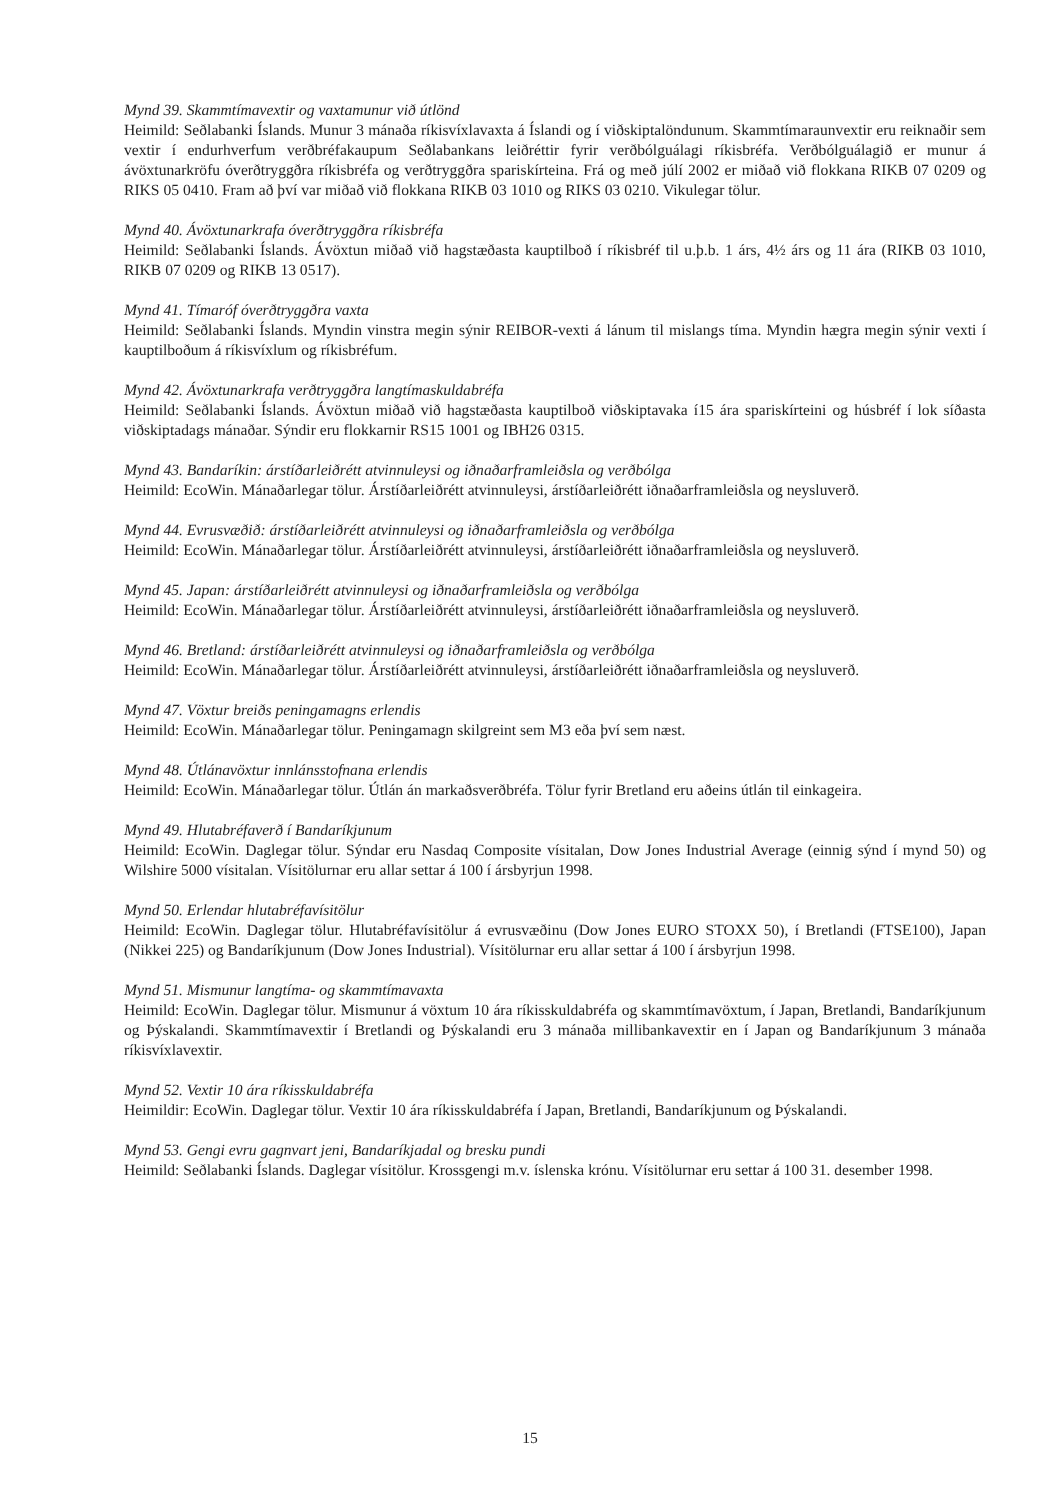Mynd 39. Skammtímavextir og vaxtamunur við útlönd
Heimild: Seðlabanki Íslands. Munur 3 mánaða ríkisvíxlavaxta á Íslandi og í viðskiptalöndunum. Skammtímaraunvextir eru reiknaðir sem vextir í endurhverfum verðbréfakaupum Seðlabankans leiðréttir fyrir verðbólguálagi ríkisbréfa. Verðbólguálagið er munur á ávöxtunarkröfu óverðtryggðra ríkisbréfa og verðtryggðra spariskírteina. Frá og með júlí 2002 er miðað við flokkana RIKB 07 0209 og RIKS 05 0410. Fram að því var miðað við flokkana RIKB 03 1010 og RIKS 03 0210. Vikulegar tölur.
Mynd 40. Ávöxtunarkrafa óverðtryggðra ríkisbréfa
Heimild: Seðlabanki Íslands. Ávöxtun miðað við hagstæðasta kauptilboð í ríkisbréf til u.þ.b. 1 árs, 4½ árs og 11 ára (RIKB 03 1010, RIKB 07 0209 og RIKB 13 0517).
Mynd 41. Tímaróf óverðtryggðra vaxta
Heimild: Seðlabanki Íslands. Myndin vinstra megin sýnir REIBOR-vexti á lánum til mislangs tíma. Myndin hægra megin sýnir vexti í kauptilboðum á ríkisvíxlum og ríkisbréfum.
Mynd 42. Ávöxtunarkrafa verðtryggðra langtímaskuldabréfa
Heimild: Seðlabanki Íslands. Ávöxtun miðað við hagstæðasta kauptilboð viðskiptavaka í15 ára spariskírteini og húsbréf í lok síðasta viðskiptadags mánaðar. Sýndir eru flokkarnir RS15 1001 og IBH26 0315.
Mynd 43. Bandaríkin: árstíðarleiðrétt atvinnuleysi og iðnaðarframleiðsla og verðbólga
Heimild: EcoWin. Mánaðarlegar tölur. Árstíðarleiðrétt atvinnuleysi, árstíðarleiðrétt iðnaðarframleiðsla og neysluverð.
Mynd 44. Evrusvæðið: árstíðarleiðrétt atvinnuleysi og iðnaðarframleiðsla og verðbólga
Heimild: EcoWin. Mánaðarlegar tölur. Árstíðarleiðrétt atvinnuleysi, árstíðarleiðrétt iðnaðarframleiðsla og neysluverð.
Mynd 45. Japan: árstíðarleiðrétt atvinnuleysi og iðnaðarframleiðsla og verðbólga
Heimild: EcoWin. Mánaðarlegar tölur. Árstíðarleiðrétt atvinnuleysi, árstíðarleiðrétt iðnaðarframleiðsla og neysluverð.
Mynd 46. Bretland: árstíðarleiðrétt atvinnuleysi og iðnaðarframleiðsla og verðbólga
Heimild: EcoWin. Mánaðarlegar tölur. Árstíðarleiðrétt atvinnuleysi, árstíðarleiðrétt iðnaðarframleiðsla og neysluverð.
Mynd 47. Vöxtur breiðs peningamagns erlendis
Heimild: EcoWin. Mánaðarlegar tölur. Peningamagn skilgreint sem M3 eða því sem næst.
Mynd 48. Útlánavöxtur innlánsstofnana erlendis
Heimild: EcoWin. Mánaðarlegar tölur. Útlán án markaðsverðbréfa. Tölur fyrir Bretland eru aðeins útlán til einkageira.
Mynd 49. Hlutabréfaverð í Bandaríkjunum
Heimild: EcoWin. Daglegar tölur. Sýndar eru Nasdaq Composite vísitalan, Dow Jones Industrial Average (einnig sýnd í mynd 50) og Wilshire 5000 vísitalan. Vísitölurnar eru allar settar á 100 í ársbyrjun 1998.
Mynd 50. Erlendar hlutabréfavísitölur
Heimild: EcoWin. Daglegar tölur. Hlutabréfavísitölur á evrusvæðinu (Dow Jones EURO STOXX 50), í Bretlandi (FTSE100), Japan (Nikkei 225) og Bandaríkjunum (Dow Jones Industrial). Vísitölurnar eru allar settar á 100 í ársbyrjun 1998.
Mynd 51. Mismunur langtíma- og skammtímavaxta
Heimild: EcoWin. Daglegar tölur. Mismunur á vöxtum 10 ára ríkisskuldabréfa og skammtímavöxtum, í Japan, Bretlandi, Bandaríkjunum og Þýskalandi. Skammtímavextir í Bretlandi og Þýskalandi eru 3 mánaða millibankavextir en í Japan og Bandaríkjunum 3 mánaða ríkisvíxlavextir.
Mynd 52. Vextir 10 ára ríkisskuldabréfa
Heimildir: EcoWin. Daglegar tölur. Vextir 10 ára ríkisskuldabréfa í Japan, Bretlandi, Bandaríkjunum og Þýskalandi.
Mynd 53. Gengi evru gagnvart jeni, Bandaríkjadal og bresku pundi
Heimild: Seðlabanki Íslands. Daglegar vísitölur. Krossgengi m.v. íslenska krónu. Vísitölurnar eru settar á 100 31. desember 1998.
15